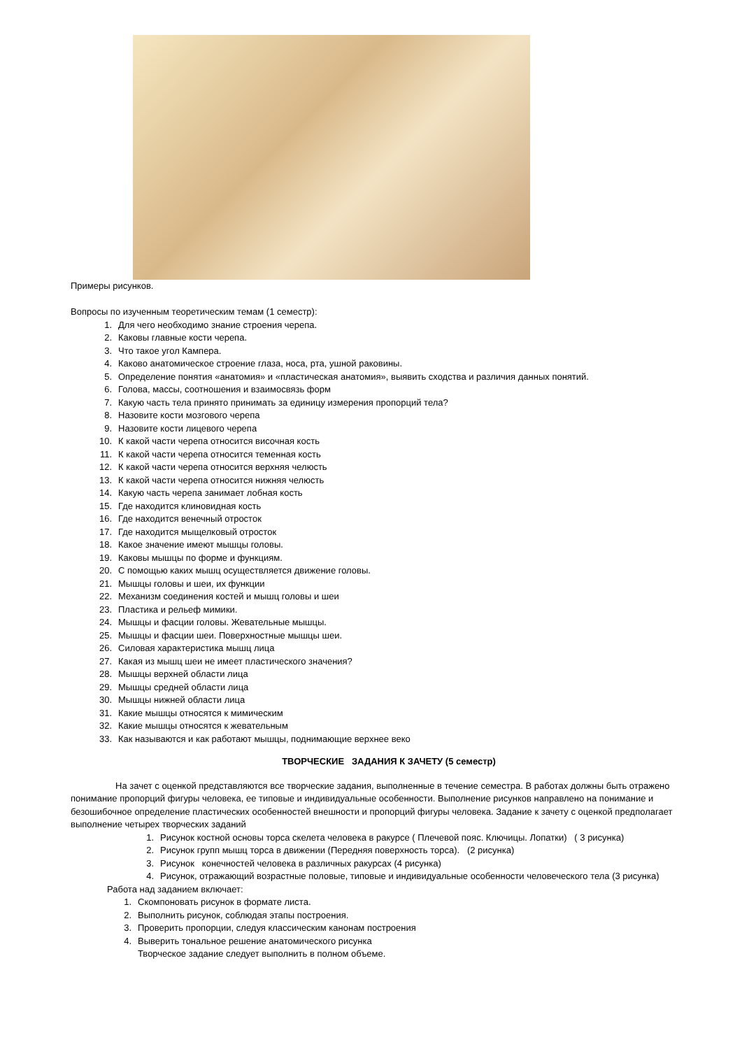Примеры рисунков.
Вопросы по изученным теоретическим темам (1 семестр):
1. Для чего необходимо знание строения черепа.
2. Каковы главные кости черепа.
3. Что такое угол Кампера.
4. Каково анатомическое строение глаза, носа, рта, ушной раковины.
5. Определение понятия «анатомия» и «пластическая анатомия», выявить сходства и различия данных понятий.
6. Голова, массы, соотношения и взаимосвязь форм
7. Какую часть тела принято принимать за единицу измерения пропорций тела?
8. Назовите кости мозгового черепа
9. Назовите кости лицевого черепа
10. К какой части черепа относится височная кость
11. К какой части черепа относится теменная кость
12. К какой части черепа относится верхняя челюсть
13. К какой части черепа относится нижняя челюсть
14. Какую часть черепа занимает лобная кость
15. Где находится клиновидная кость
16. Где находится венечный отросток
17. Где находится мыщелковый отросток
18. Какое значение имеют мышцы головы.
19. Каковы мышцы по форме и функциям.
20. С помощью каких мышц осуществляется движение головы.
21. Мышцы головы и шеи, их функции
22. Механизм соединения костей и мышц головы и шеи
23. Пластика и рельеф мимики.
24. Мышцы и фасции головы. Жевательные мышцы.
25. Мышцы и фасции шеи. Поверхностные мышцы шеи.
26. Силовая характеристика мышц лица
27. Какая из мышц шеи не имеет пластического значения?
28. Мышцы верхней области лица
29. Мышцы средней области лица
30. Мышцы нижней области лица
31. Какие мышцы относятся к мимическим
32. Какие мышцы относятся к жевательным
33. Как называются и как работают мышцы, поднимающие верхнее веко
ТВОРЧЕСКИЕ ЗАДАНИЯ К ЗАЧЕТУ (5 семестр)
На зачет с оценкой представляются все творческие задания, выполненные в течение семестра. В работах должны быть отражено понимание пропорций фигуры человека, ее типовые и индивидуальные особенности. Выполнение рисунков направлено на понимание и безошибочное определение пластических особенностей внешности и пропорций фигуры человека. Задание к зачету с оценкой предполагает выполнение четырех творческих заданий
1. Рисунок костной основы торса скелета человека в ракурсе ( Плечевой пояс. Ключицы. Лопатки) ( 3 рисунка)
2. Рисунок групп мышц торса в движении (Передняя поверхность торса). (2 рисунка)
3. Рисунок конечностей человека в различных ракурсах (4 рисунка)
4. Рисунок, отражающий возрастные половые, типовые и индивидуальные особенности человеческого тела (3 рисунка)
Работа над заданием включает:
1. Скомпоновать рисунок в формате листа.
2. Выполнить рисунок, соблюдая этапы построения.
3. Проверить пропорции, следуя классическим канонам построения
4. Выверить тональное решение анатомического рисунка
Творческое задание следует выполнить в полном объеме.